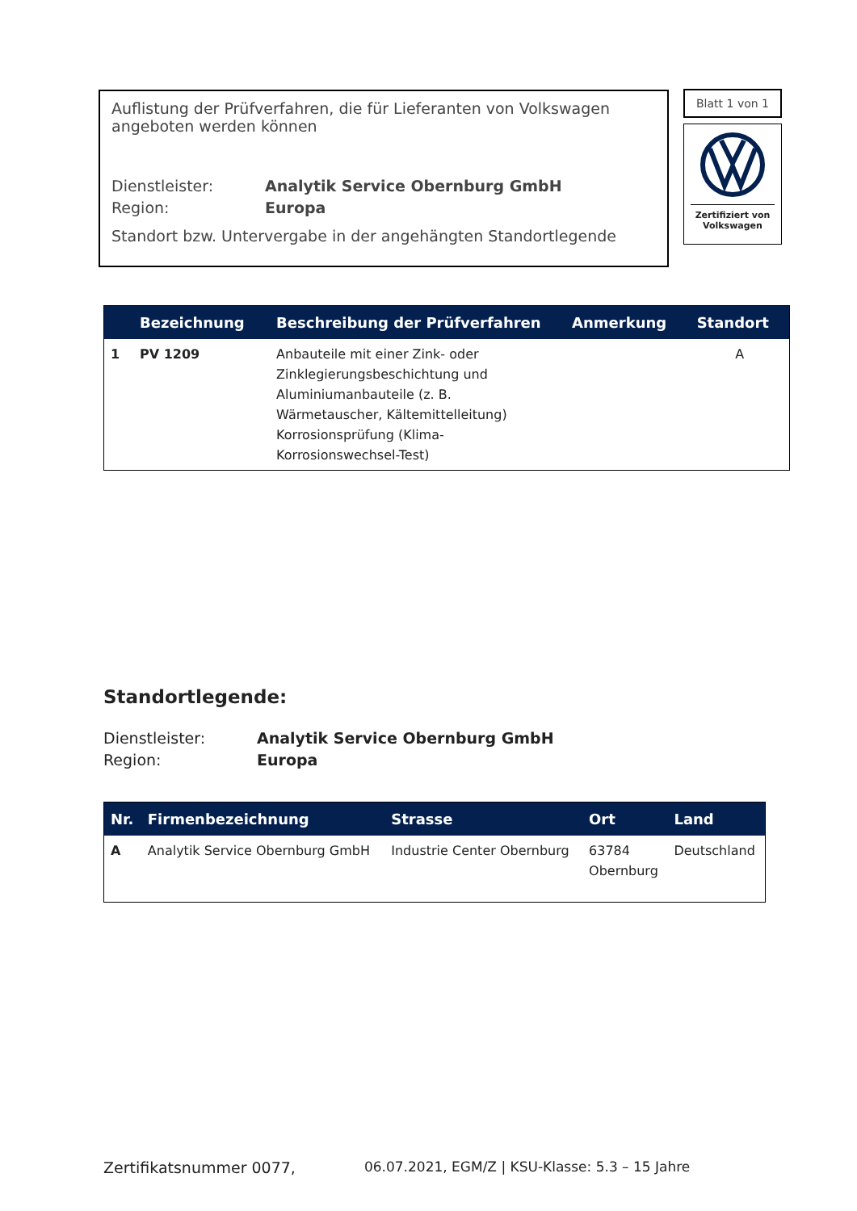Auflistung der Prüfverfahren, die für Lieferanten von Volkswagen angeboten werden können
Dienstleister: Analytik Service Obernburg GmbH
Region: Europa
Standort bzw. Untervergabe in der angehängten Standortlegende
Blatt 1 von 1
Zertifiziert von
Volkswagen
| | Bezeichnung | Beschreibung der Prüfverfahren | Anmerkung | Standort |
| --- | --- | --- | --- | --- |
| 1 | PV 1209 | Anbauteile mit einer Zink- oder Zinklegierungsbeschichtung und Aluminiumanbauteile (z. B. Wärmetauscher, Kältemittelleitung) Korrosionsprüfung (Klima-Korrosionswechsel-Test) | | A |
Standortlegende:
Dienstleister: Analytik Service Obernburg GmbH
Region: Europa
| Nr. | Firmenbezeichnung | Strasse | Ort | Land |
| --- | --- | --- | --- | --- |
| A | Analytik Service Obernburg GmbH | Industrie Center Obernburg | 63784 Obernburg | Deutschland |
Zertifikatsnummer 0077, 06.07.2021, EGM/Z | KSU-Klasse: 5.3 – 15 Jahre